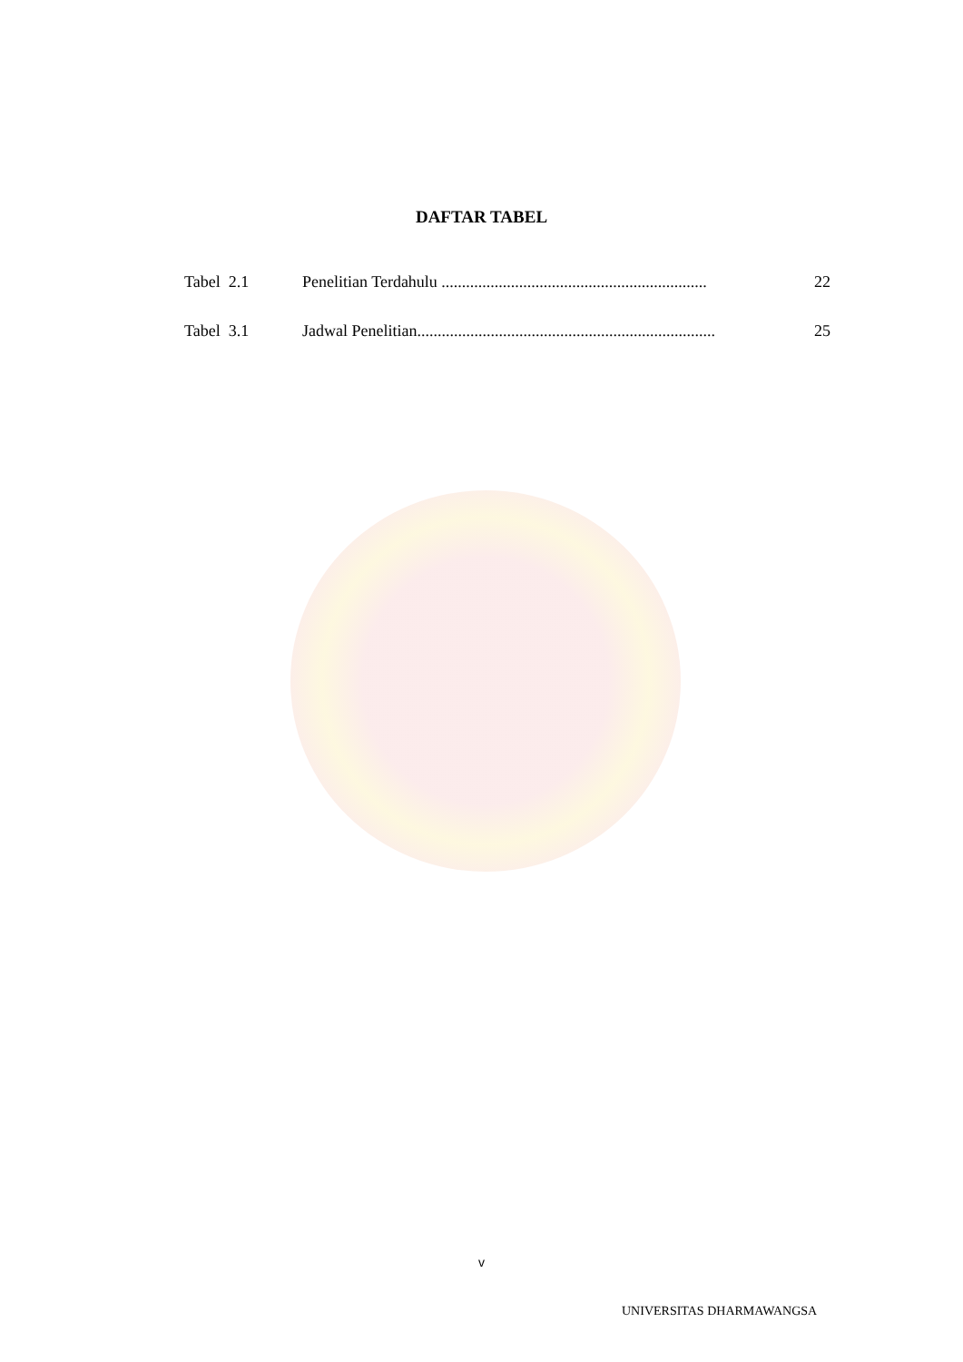DAFTAR TABEL
Tabel 2.1 Penelitian Terdahulu ................................................................. 22
Tabel 3.1 Jadwal Penelitian......................................................................... 25
v
UNIVERSITAS DHARMAWANGSA